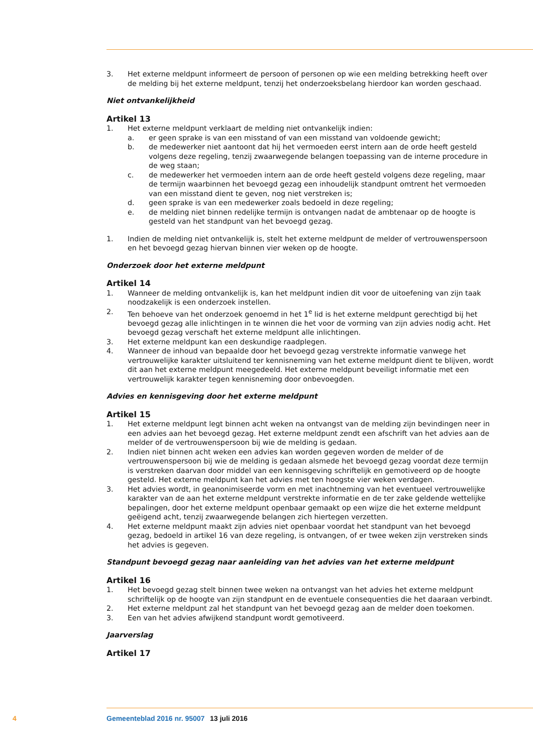3. Het externe meldpunt informeert de persoon of personen op wie een melding betrekking heeft over de melding bij het externe meldpunt, tenzij het onderzoeksbelang hierdoor kan worden geschaad.
Niet ontvankelijkheid
Artikel 13
1. Het externe meldpunt verklaart de melding niet ontvankelijk indien:
a. er geen sprake is van een misstand of van een misstand van voldoende gewicht;
b. de medewerker niet aantoont dat hij het vermoeden eerst intern aan de orde heeft gesteld volgens deze regeling, tenzij zwaarwegende belangen toepassing van de interne procedure in de weg staan;
c. de medewerker het vermoeden intern aan de orde heeft gesteld volgens deze regeling, maar de termijn waarbinnen het bevoegd gezag een inhoudelijk standpunt omtrent het vermoeden van een misstand dient te geven, nog niet verstreken is;
d. geen sprake is van een medewerker zoals bedoeld in deze regeling;
e. de melding niet binnen redelijke termijn is ontvangen nadat de ambtenaar op de hoogte is gesteld van het standpunt van het bevoegd gezag.
1. Indien de melding niet ontvankelijk is, stelt het externe meldpunt de melder of vertrouwenspersoon en het bevoegd gezag hiervan binnen vier weken op de hoogte.
Onderzoek door het externe meldpunt
Artikel 14
1. Wanneer de melding ontvankelijk is, kan het meldpunt indien dit voor de uitoefening van zijn taak noodzakelijk is een onderzoek instellen.
2. Ten behoeve van het onderzoek genoemd in het 1<sup>e</sup> lid is het externe meldpunt gerechtigd bij het bevoegd gezag alle inlichtingen in te winnen die het voor de vorming van zijn advies nodig acht. Het bevoegd gezag verschaft het externe meldpunt alle inlichtingen.
3. Het externe meldpunt kan een deskundige raadplegen.
4. Wanneer de inhoud van bepaalde door het bevoegd gezag verstrekte informatie vanwege het vertrouwelijke karakter uitsluitend ter kennisneming van het externe meldpunt dient te blijven, wordt dit aan het externe meldpunt meegedeeld. Het externe meldpunt beveiligt informatie met een vertrouwelijk karakter tegen kennisneming door onbevoegden.
Advies en kennisgeving door het externe meldpunt
Artikel 15
1. Het externe meldpunt legt binnen acht weken na ontvangst van de melding zijn bevindingen neer in een advies aan het bevoegd gezag. Het externe meldpunt zendt een afschrift van het advies aan de melder of de vertrouwenspersoon bij wie de melding is gedaan.
2. Indien niet binnen acht weken een advies kan worden gegeven worden de melder of de vertrouwenspersoon bij wie de melding is gedaan alsmede het bevoegd gezag voordat deze termijn is verstreken daarvan door middel van een kennisgeving schriftelijk en gemotiveerd op de hoogte gesteld. Het externe meldpunt kan het advies met ten hoogste vier weken verdagen.
3. Het advies wordt, in geanonimiseerde vorm en met inachtneming van het eventueel vertrouwelijke karakter van de aan het externe meldpunt verstrekte informatie en de ter zake geldende wettelijke bepalingen, door het externe meldpunt openbaar gemaakt op een wijze die het externe meldpunt geëigend acht, tenzij zwaarwegende belangen zich hiertegen verzetten.
4. Het externe meldpunt maakt zijn advies niet openbaar voordat het standpunt van het bevoegd gezag, bedoeld in artikel 16 van deze regeling, is ontvangen, of er twee weken zijn verstreken sinds het advies is gegeven.
Standpunt bevoegd gezag naar aanleiding van het advies van het externe meldpunt
Artikel 16
1. Het bevoegd gezag stelt binnen twee weken na ontvangst van het advies het externe meldpunt schriftelijk op de hoogte van zijn standpunt en de eventuele consequenties die het daaraan verbindt.
2. Het externe meldpunt zal het standpunt van het bevoegd gezag aan de melder doen toekomen.
3. Een van het advies afwijkend standpunt wordt gemotiveerd.
Jaarverslag
Artikel 17
4 Gemeenteblad 2016 nr. 95007 13 juli 2016